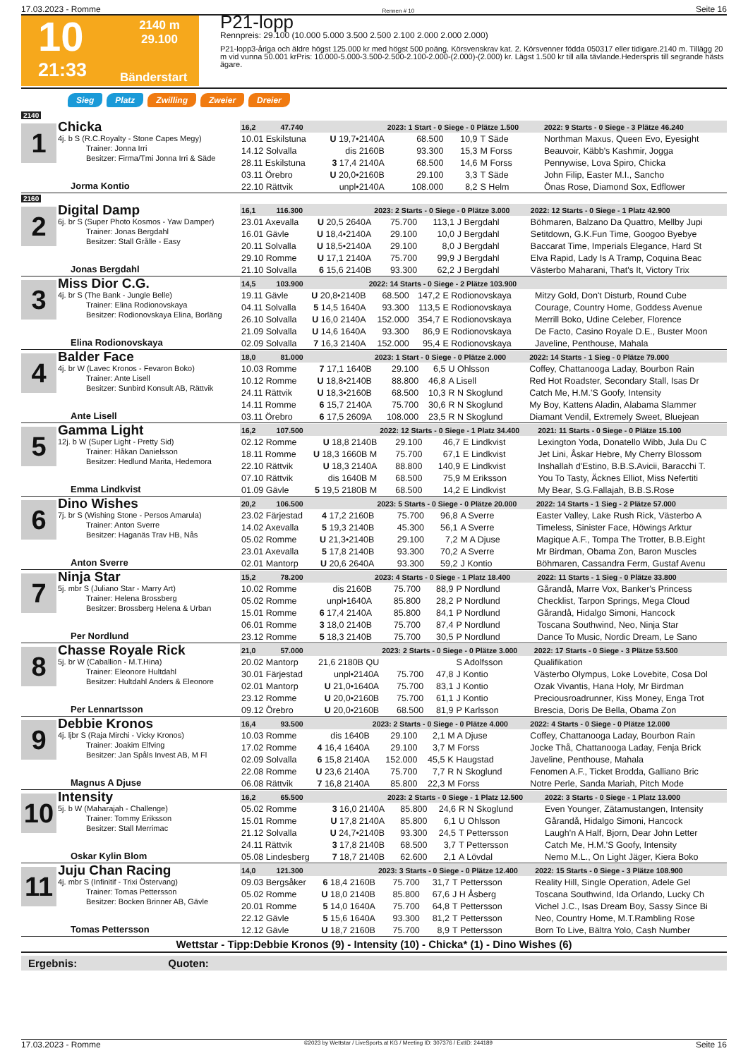17.03.2023 - Romme Rennen # 10 Seite 16
10
2140 m
29.100
21:33
Bänderstart
P21-lopp
Rennpreis: 29.100 (10.000 5.000 3.500 2.500 2.100 2.000 2.000 2.000)
P21-lopp3-åriga och äldre högst 125.000 kr med högst 500 poäng. Körsvenskrav kat. 2. Körsvenner födda 050317 eller tidigare.2140 m. Tillägg 20 m vid vunna 50.001 krPris: 10.000-5.000-3.500-2.500-2.100-2.000-(2.000)-(2.000) kr. Lägst 1.500 kr till alla tävlande.Hederspris till segrande hästs ägare.
Sieg Platz Zwilling Zweier Dreier
2140
1
Chicka
4j. b S (R.C.Royalty - Stone Capes Megy)
Trainer: Jonna Irri
Besitzer: Firma/Tmi Jonna Irri & Säde
Jorma Kontio
| 16,2 47.740 | | 2023: 1 Start - 0 Siege - 0 Plätze 1.500 | | | | 2022: 9 Starts - 0 Siege - 3 Plätze 46.240 |
| --- | --- | --- | --- | --- | --- | --- |
| 10.01 Eskilstuna | U 19,7•2140A | 68.500 | 10,9 | T Säde | | Northman Maxus, Queen Evo, Eyesight |
| 14.12 Solvalla | dis 2160B | 93.300 | 15,3 | M Forss | | Beauvoir, Käbb's Kashmir, Jogga |
| 28.11 Eskilstuna | 3 17,4 2140A | 68.500 | 14,6 | M Forss | | Pennywise, Lova Spiro, Chicka |
| 03.11 Örebro | U 20,0•2160B | 29.100 | 3,3 | T Säde | | John Filip, Easter M.I., Sancho |
| 22.10 Rättvik | unpl•2140A | 108.000 | 8,2 | S Helm | | Önas Rose, Diamond Sox, Edflower |
2160
2
Digital Damp
6j. br S (Super Photo Kosmos - Yaw Damper)
Trainer: Jonas Bergdahl
Besitzer: Stall Grålle - Easy
Jonas Bergdahl
| 16,1 116.300 | | 2023: 2 Starts - 0 Siege - 0 Plätze 3.000 | | | | 2022: 12 Starts - 0 Siege - 1 Platz 42.900 |
| --- | --- | --- | --- | --- | --- | --- |
| 23.01 Axevalla | U 20,5 2640A | 75.700 | 113,1 | J Bergdahl | | Böhmaren, Balzano Da Quattro, Mellby Jupi |
| 16.01 Gävle | U 18,4•2140A | 29.100 | 10,0 | J Bergdahl | | Setitdown, G.K.Fun Time, Googoo Byebye |
| 20.11 Solvalla | U 18,5•2140A | 29.100 | 8,0 | J Bergdahl | | Baccarat Time, Imperials Elegance, Hard St |
| 29.10 Romme | U 17,1 2140A | 75.700 | 99,9 | J Bergdahl | | Elva Rapid, Lady Is A Tramp, Coquina Beac |
| 21.10 Solvalla | 6 15,6 2140B | 93.300 | 62,2 | J Bergdahl | | Västerbo Maharani, That's It, Victory Trix |
3
Miss Dior C.G.
4j. br S (The Bank - Jungle Belle)
Trainer: Elina Rodionovskaya
Besitzer: Rodionovskaya Elina, Borläng
Elina Rodionovskaya
| 14,5 103.900 | | 2022: 14 Starts - 0 Siege - 2 Plätze 103.900 | | | | |
| --- | --- | --- | --- | --- | --- | --- |
| 19.11 Gävle | U 20,8•2140B | 68.500 | 147,2 | E Rodionovskaya | | Mitzy Gold, Don't Disturb, Round Cube |
| 04.11 Solvalla | 5 14,5 1640A | 93.300 | 113,5 | E Rodionovskaya | | Courage, Country Home, Goddess Avenue |
| 26.10 Solvalla | U 16,0 2140A | 152.000 | 354,7 | E Rodionovskaya | | Merrill Boko, Udine Celeber, Florence |
| 21.09 Solvalla | U 14,6 1640A | 93.300 | 86,9 | E Rodionovskaya | | De Facto, Casino Royale D.E., Buster Moon |
| 02.09 Solvalla | 7 16,3 2140A | 152.000 | 95,4 | E Rodionovskaya | | Javeline, Penthouse, Mahala |
4
Balder Face
4j. br W (Lavec Kronos - Fevaron Boko)
Trainer: Ante Lisell
Besitzer: Sunbird Konsult AB, Rättvik
Ante Lisell
| 18,0 81.000 | | 2023: 1 Start - 0 Siege - 0 Plätze 2.000 | | | | 2022: 14 Starts - 1 Sieg - 0 Plätze 79.000 |
| --- | --- | --- | --- | --- | --- | --- |
| 10.03 Romme | 7 17,1 1640B | 29.100 | 6,5 | U Ohlsson | | Coffey, Chattanooga Laday, Bourbon Rain |
| 10.12 Romme | U 18,8•2140B | 88.800 | 46,8 | A Lisell | | Red Hot Roadster, Secondary Stall, Isas Dr |
| 24.11 Rättvik | U 18,3•2160B | 68.500 | 10,3 | R N Skoglund | | Catch Me, H.M.'S Goofy, Intensity |
| 14.11 Romme | 6 15,7 2140A | 75.700 | 30,6 | R N Skoglund | | My Boy, Kattens Aladin, Alabama Slammer |
| 03.11 Örebro | 6 17,5 2609A | 108.000 | 23,5 | R N Skoglund | | Diamant Vendil, Extremely Sweet, Bluejean |
5
Gamma Light
12j. b W (Super Light - Pretty Sid)
Trainer: Håkan Danielsson
Besitzer: Hedlund Marita, Hedemora
Emma Lindkvist
| 16,2 107.500 | | 2022: 12 Starts - 0 Siege - 1 Platz 34.400 | | | | 2021: 11 Starts - 0 Siege - 0 Plätze 15.100 |
| --- | --- | --- | --- | --- | --- | --- |
| 02.12 Romme | U 18,8 2140B | 29.100 | 46,7 | E Lindkvist | | Lexington Yoda, Donatello Wibb, Jula Du C |
| 18.11 Romme | U 18,3 1660B M | 75.700 | 67,1 | E Lindkvist | | Jet Lini, Åskar Hebre, My Cherry Blossom |
| 22.10 Rättvik | U 18,3 2140A | 88.800 | 140,9 | E Lindkvist | | Inshallah d'Estino, B.B.S.Avicii, Baracchi T. |
| 07.10 Rättvik | dis 1640B M | 68.500 | 75,9 | M Eriksson | | You To Tasty, Äcknes Elliot, Miss Nefertiti |
| 01.09 Gävle | 5 19,5 2180B M | 68.500 | 14,2 | E Lindkvist | | My Bear, S.G.Fallajah, B.B.S.Rose |
6
Dino Wishes
7j. br S (Wishing Stone - Persos Amarula)
Trainer: Anton Sverre
Besitzer: Haganäs Trav HB, Nås
Anton Sverre
| 20,2 106.500 | | 2023: 5 Starts - 0 Siege - 0 Plätze 20.000 | | | | 2022: 14 Starts - 1 Sieg - 2 Plätze 57.000 |
| --- | --- | --- | --- | --- | --- | --- |
| 23.02 Färjestad | 4 17,2 2160B | 75.700 | 96,8 | A Sverre | | Easter Valley, Lake Rush Rick, Västerbo A |
| 14.02 Axevalla | 5 19,3 2140B | 45.300 | 56,1 | A Sverre | | Timeless, Sinister Face, Höwings Arktur |
| 05.02 Romme | U 21,3•2140B | 29.100 | 7,2 | M A Djuse | | Magique A.F., Tompa The Trotter, B.B.Eight |
| 23.01 Axevalla | 5 17,8 2140B | 93.300 | 70,2 | A Sverre | | Mr Birdman, Obama Zon, Baron Muscles |
| 02.01 Mantorp | U 20,6 2640A | 93.300 | 59,2 | J Kontio | | Böhmaren, Cassandra Ferm, Gustaf Avenu |
7
Ninja Star
5j. mbr S (Juliano Star - Marry Art)
Trainer: Helena Brossberg
Besitzer: Brossberg Helena & Urban
Per Nordlund
| 15,2 78.200 | | 2023: 4 Starts - 0 Siege - 1 Platz 18.400 | | | | 2022: 11 Starts - 1 Sieg - 0 Plätze 33.800 |
| --- | --- | --- | --- | --- | --- | --- |
| 10.02 Romme | dis 2160B | 75.700 | 88,9 | P Nordlund | | Gårandå, Marre Vox, Banker's Princess |
| 05.02 Romme | unpl•1640A | 85.800 | 28,2 | P Nordlund | | Checklist, Tarpon Springs, Mega Cloud |
| 15.01 Romme | 6 17,4 2140A | 85.800 | 84,1 | P Nordlund | | Gårandå, Hidalgo Simoni, Hancock |
| 06.01 Romme | 3 18,0 2140B | 75.700 | 87,4 | P Nordlund | | Toscana Southwind, Neo, Ninja Star |
| 23.12 Romme | 5 18,3 2140B | 75.700 | 30,5 | P Nordlund | | Dance To Music, Nordic Dream, Le Sano |
8
Chasse Royale Rick
5j. br W (Caballion - M.T.Hina)
Trainer: Eleonore Hultdahl
Besitzer: Hultdahl Anders & Eleonore
Per Lennartsson
| 21,0 57.000 | | 2023: 2 Starts - 0 Siege - 0 Plätze 3.000 | | | | 2022: 17 Starts - 0 Siege - 3 Plätze 53.500 |
| --- | --- | --- | --- | --- | --- | --- |
| 20.02 Mantorp | 21,6 2180B QU | | | S Adolfsson | | Qualifikation |
| 30.01 Färjestad | unpl•2140A | 75.700 | 47,8 | J Kontio | | Västerbo Olympus, Loke Lovebite, Cosa Dol |
| 02.01 Mantorp | U 21,0•1640A | 75.700 | 83,1 | J Kontio | | Ozak Vivantis, Hana Holy, Mr Birdman |
| 23.12 Romme | U 20,0•2160B | 75.700 | 61,1 | J Kontio | | Preciousroadrunner, Kiss Money, Enga Trot |
| 09.12 Örebro | U 20,0•2160B | 68.500 | 81,9 | P Karlsson | | Brescia, Doris De Bella, Obama Zon |
9
Debbie Kronos
4j. ljbr S (Raja Mirchi - Vicky Kronos)
Trainer: Joakim Elfving
Besitzer: Jan Spåls Invest AB, M Fl
Magnus A Djuse
| 16,4 93.500 | | 2023: 2 Starts - 0 Siege - 0 Plätze 4.000 | | | | 2022: 4 Starts - 0 Siege - 0 Plätze 12.000 |
| --- | --- | --- | --- | --- | --- | --- |
| 10.03 Romme | dis 1640B | 29.100 | 2,1 | M A Djuse | | Coffey, Chattanooga Laday, Bourbon Rain |
| 17.02 Romme | 4 16,4 1640A | 29.100 | 3,7 | M Forss | | Jocke Thå, Chattanooga Laday, Fenja Brick |
| 02.09 Solvalla | 6 15,8 2140A | 152.000 | 45,5 | K Haugstad | | Javeline, Penthouse, Mahala |
| 22.08 Romme | U 23,6 2140A | 75.700 | 7,7 | R N Skoglund | | Fenomen A.F., Ticket Brodda, Galliano Bric |
| 06.08 Rättvik | 7 16,8 2140A | 85.800 | 22,3 | M Forss | | Notre Perle, Sanda Mariah, Pitch Mode |
10
Intensity
5j. b W (Maharajah - Challenge)
Trainer: Tommy Eriksson
Besitzer: Stall Merrimac
Oskar Kylin Blom
| 16,2 65.500 | | 2023: 2 Starts - 0 Siege - 1 Platz 12.500 | | | | 2022: 3 Starts - 0 Siege - 1 Platz 13.000 |
| --- | --- | --- | --- | --- | --- | --- |
| 05.02 Romme | 3 16,0 2140A | 85.800 | 24,6 | R N Skoglund | | Even Younger, Zätamustangen, Intensity |
| 15.01 Romme | U 17,8 2140A | 85.800 | 6,1 | U Ohlsson | | Gårandå, Hidalgo Simoni, Hancock |
| 21.12 Solvalla | U 24,7•2140B | 93.300 | 24,5 | T Pettersson | | Laugh'n A Half, Bjorn, Dear John Letter |
| 24.11 Rättvik | 3 17,8 2140B | 68.500 | 3,7 | T Pettersson | | Catch Me, H.M.'S Goofy, Intensity |
| 05.08 Lindesberg | 7 18,7 2140B | 62.600 | 2,1 | A Lövdal | | Nemo M.L., On Light Jäger, Kiera Boko |
11
Juju Chan Racing
4j. mbr S (Infinitif - Trixi Östervang)
Trainer: Tomas Pettersson
Besitzer: Bocken Brinner AB, Gävle
Tomas Pettersson
| 14,0 121.300 | | 2023: 3 Starts - 0 Siege - 0 Plätze 12.400 | | | | 2022: 15 Starts - 0 Siege - 3 Plätze 108.900 |
| --- | --- | --- | --- | --- | --- | --- |
| 09.03 Bergsåker | 6 18,4 2160B | 75.700 | 31,7 | T Pettersson | | Reality Hill, Single Operation, Adele Gel |
| 05.02 Romme | U 18,0 2140B | 85.800 | 67,6 | J H Åsberg | | Toscana Southwind, Ida Orlando, Lucky Ch |
| 20.01 Romme | 5 14,0 1640A | 75.700 | 64,8 | T Pettersson | | Vichel J.C., Isas Dream Boy, Sassy Since Bi |
| 22.12 Gävle | 5 15,6 1640A | 93.300 | 81,2 | T Pettersson | | Neo, Country Home, M.T.Rambling Rose |
| 12.12 Gävle | U 18,7 2160B | 75.700 | 8,9 | T Pettersson | | Born To Live, Bältra Yolo, Cash Number |
Wettstar - Tipp:Debbie Kronos (9) - Intensity (10) - Chicka* (1) - Dino Wishes (6)
Ergebnis: Quoten:
17.03.2023 - Romme ©2023 by Wettstar / LiveSports.at KG / Meeting ID: 307376 / ExtID: 244189 Seite 16